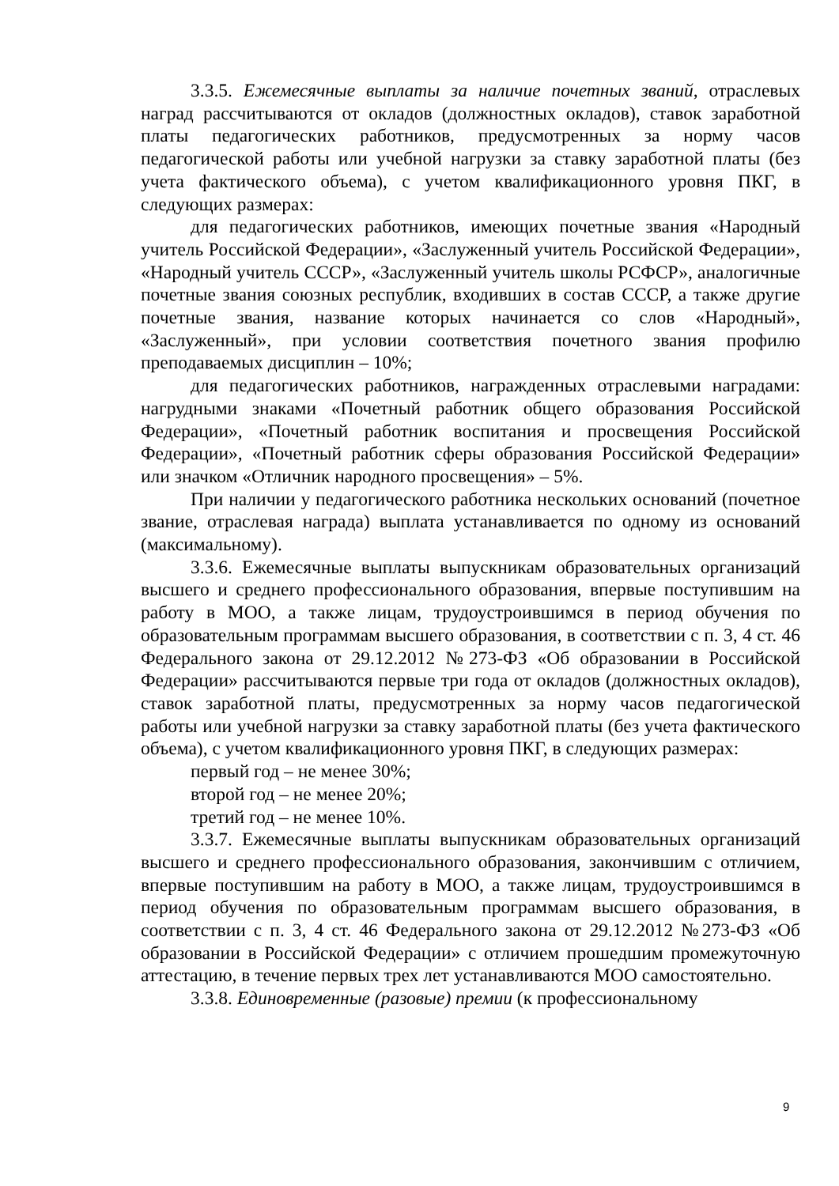3.3.5. Ежемесячные выплаты за наличие почетных званий, отраслевых наград рассчитываются от окладов (должностных окладов), ставок заработной платы педагогических работников, предусмотренных за норму часов педагогической работы или учебной нагрузки за ставку заработной платы (без учета фактического объема), с учетом квалификационного уровня ПКГ, в следующих размерах:
для педагогических работников, имеющих почетные звания «Народный учитель Российской Федерации», «Заслуженный учитель Российской Федерации», «Народный учитель СССР», «Заслуженный учитель школы РСФСР», аналогичные почетные звания союзных республик, входивших в состав СССР, а также другие почетные звания, название которых начинается со слов «Народный», «Заслуженный», при условии соответствия почетного звания профилю преподаваемых дисциплин – 10%;
для педагогических работников, награжденных отраслевыми наградами: нагрудными знаками «Почетный работник общего образования Российской Федерации», «Почетный работник воспитания и просвещения Российской Федерации», «Почетный работник сферы образования Российской Федерации» или значком «Отличник народного просвещения» – 5%.
При наличии у педагогического работника нескольких оснований (почетное звание, отраслевая награда) выплата устанавливается по одному из оснований (максимальному).
3.3.6. Ежемесячные выплаты выпускникам образовательных организаций высшего и среднего профессионального образования, впервые поступившим на работу в МОО, а также лицам, трудоустроившимся в период обучения по образовательным программам высшего образования, в соответствии с п. 3, 4 ст. 46 Федерального закона от 29.12.2012 №273-ФЗ «Об образовании в Российской Федерации» рассчитываются первые три года от окладов (должностных окладов), ставок заработной платы, предусмотренных за норму часов педагогической работы или учебной нагрузки за ставку заработной платы (без учета фактического объема), с учетом квалификационного уровня ПКГ, в следующих размерах:
первый год – не менее 30%;
второй год – не менее 20%;
третий год – не менее 10%.
3.3.7. Ежемесячные выплаты выпускникам образовательных организаций высшего и среднего профессионального образования, закончившим с отличием, впервые поступившим на работу в МОО, а также лицам, трудоустроившимся в период обучения по образовательным программам высшего образования, в соответствии с п. 3, 4 ст. 46 Федерального закона от 29.12.2012 №273-ФЗ «Об образовании в Российской Федерации» с отличием прошедшим промежуточную аттестацию, в течение первых трех лет устанавливаются МОО самостоятельно.
3.3.8. Единовременные (разовые) премии (к профессиональному
9